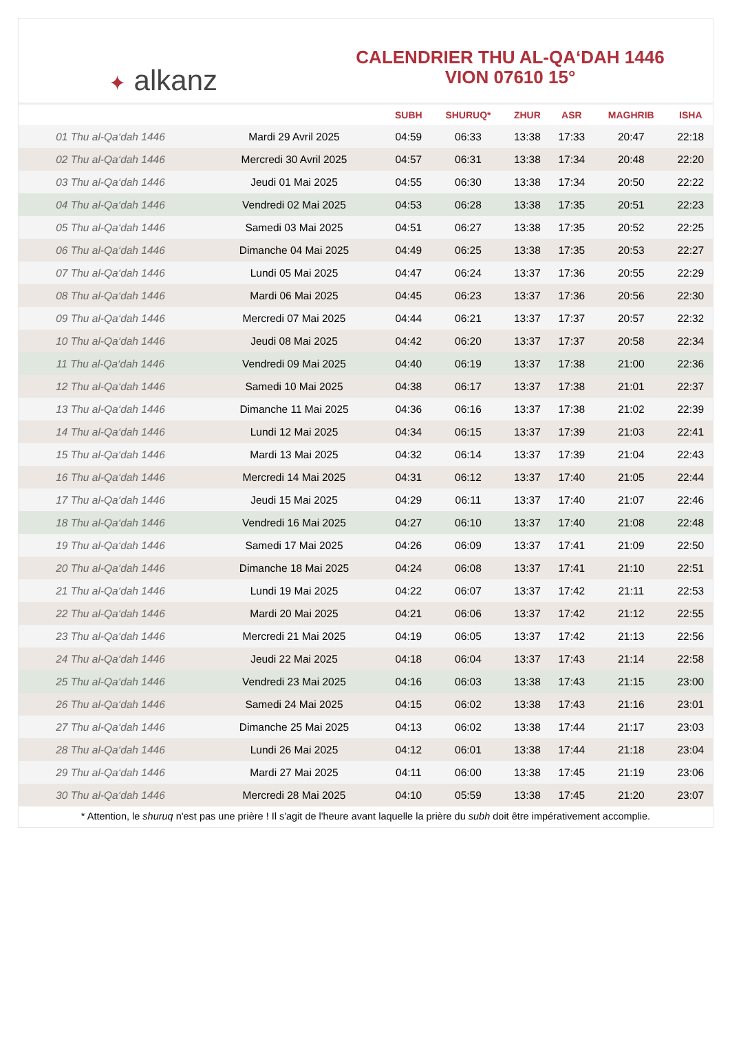✦ alkanz
CALENDRIER THU AL-QA‘DAH 1446
VION 07610 15°
| | | SUBH | SHURUQ* | ZHUR | ASR | MAGHRIB | ISHA |
| --- | --- | --- | --- | --- | --- | --- | --- |
| 01 Thu al-Qa‘dah 1446 | Mardi 29 Avril 2025 | 04:59 | 06:33 | 13:38 | 17:33 | 20:47 | 22:18 |
| 02 Thu al-Qa‘dah 1446 | Mercredi 30 Avril 2025 | 04:57 | 06:31 | 13:38 | 17:34 | 20:48 | 22:20 |
| 03 Thu al-Qa‘dah 1446 | Jeudi 01 Mai 2025 | 04:55 | 06:30 | 13:38 | 17:34 | 20:50 | 22:22 |
| 04 Thu al-Qa‘dah 1446 | Vendredi 02 Mai 2025 | 04:53 | 06:28 | 13:38 | 17:35 | 20:51 | 22:23 |
| 05 Thu al-Qa‘dah 1446 | Samedi 03 Mai 2025 | 04:51 | 06:27 | 13:38 | 17:35 | 20:52 | 22:25 |
| 06 Thu al-Qa‘dah 1446 | Dimanche 04 Mai 2025 | 04:49 | 06:25 | 13:38 | 17:35 | 20:53 | 22:27 |
| 07 Thu al-Qa‘dah 1446 | Lundi 05 Mai 2025 | 04:47 | 06:24 | 13:37 | 17:36 | 20:55 | 22:29 |
| 08 Thu al-Qa‘dah 1446 | Mardi 06 Mai 2025 | 04:45 | 06:23 | 13:37 | 17:36 | 20:56 | 22:30 |
| 09 Thu al-Qa‘dah 1446 | Mercredi 07 Mai 2025 | 04:44 | 06:21 | 13:37 | 17:37 | 20:57 | 22:32 |
| 10 Thu al-Qa‘dah 1446 | Jeudi 08 Mai 2025 | 04:42 | 06:20 | 13:37 | 17:37 | 20:58 | 22:34 |
| 11 Thu al-Qa‘dah 1446 | Vendredi 09 Mai 2025 | 04:40 | 06:19 | 13:37 | 17:38 | 21:00 | 22:36 |
| 12 Thu al-Qa‘dah 1446 | Samedi 10 Mai 2025 | 04:38 | 06:17 | 13:37 | 17:38 | 21:01 | 22:37 |
| 13 Thu al-Qa‘dah 1446 | Dimanche 11 Mai 2025 | 04:36 | 06:16 | 13:37 | 17:38 | 21:02 | 22:39 |
| 14 Thu al-Qa‘dah 1446 | Lundi 12 Mai 2025 | 04:34 | 06:15 | 13:37 | 17:39 | 21:03 | 22:41 |
| 15 Thu al-Qa‘dah 1446 | Mardi 13 Mai 2025 | 04:32 | 06:14 | 13:37 | 17:39 | 21:04 | 22:43 |
| 16 Thu al-Qa‘dah 1446 | Mercredi 14 Mai 2025 | 04:31 | 06:12 | 13:37 | 17:40 | 21:05 | 22:44 |
| 17 Thu al-Qa‘dah 1446 | Jeudi 15 Mai 2025 | 04:29 | 06:11 | 13:37 | 17:40 | 21:07 | 22:46 |
| 18 Thu al-Qa‘dah 1446 | Vendredi 16 Mai 2025 | 04:27 | 06:10 | 13:37 | 17:40 | 21:08 | 22:48 |
| 19 Thu al-Qa‘dah 1446 | Samedi 17 Mai 2025 | 04:26 | 06:09 | 13:37 | 17:41 | 21:09 | 22:50 |
| 20 Thu al-Qa‘dah 1446 | Dimanche 18 Mai 2025 | 04:24 | 06:08 | 13:37 | 17:41 | 21:10 | 22:51 |
| 21 Thu al-Qa‘dah 1446 | Lundi 19 Mai 2025 | 04:22 | 06:07 | 13:37 | 17:42 | 21:11 | 22:53 |
| 22 Thu al-Qa‘dah 1446 | Mardi 20 Mai 2025 | 04:21 | 06:06 | 13:37 | 17:42 | 21:12 | 22:55 |
| 23 Thu al-Qa‘dah 1446 | Mercredi 21 Mai 2025 | 04:19 | 06:05 | 13:37 | 17:42 | 21:13 | 22:56 |
| 24 Thu al-Qa‘dah 1446 | Jeudi 22 Mai 2025 | 04:18 | 06:04 | 13:37 | 17:43 | 21:14 | 22:58 |
| 25 Thu al-Qa‘dah 1446 | Vendredi 23 Mai 2025 | 04:16 | 06:03 | 13:38 | 17:43 | 21:15 | 23:00 |
| 26 Thu al-Qa‘dah 1446 | Samedi 24 Mai 2025 | 04:15 | 06:02 | 13:38 | 17:43 | 21:16 | 23:01 |
| 27 Thu al-Qa‘dah 1446 | Dimanche 25 Mai 2025 | 04:13 | 06:02 | 13:38 | 17:44 | 21:17 | 23:03 |
| 28 Thu al-Qa‘dah 1446 | Lundi 26 Mai 2025 | 04:12 | 06:01 | 13:38 | 17:44 | 21:18 | 23:04 |
| 29 Thu al-Qa‘dah 1446 | Mardi 27 Mai 2025 | 04:11 | 06:00 | 13:38 | 17:45 | 21:19 | 23:06 |
| 30 Thu al-Qa‘dah 1446 | Mercredi 28 Mai 2025 | 04:10 | 05:59 | 13:38 | 17:45 | 21:20 | 23:07 |
* Attention, le shuruq n'est pas une prière ! Il s'agit de l'heure avant laquelle la prière du subh doit être impérativement accomplie.